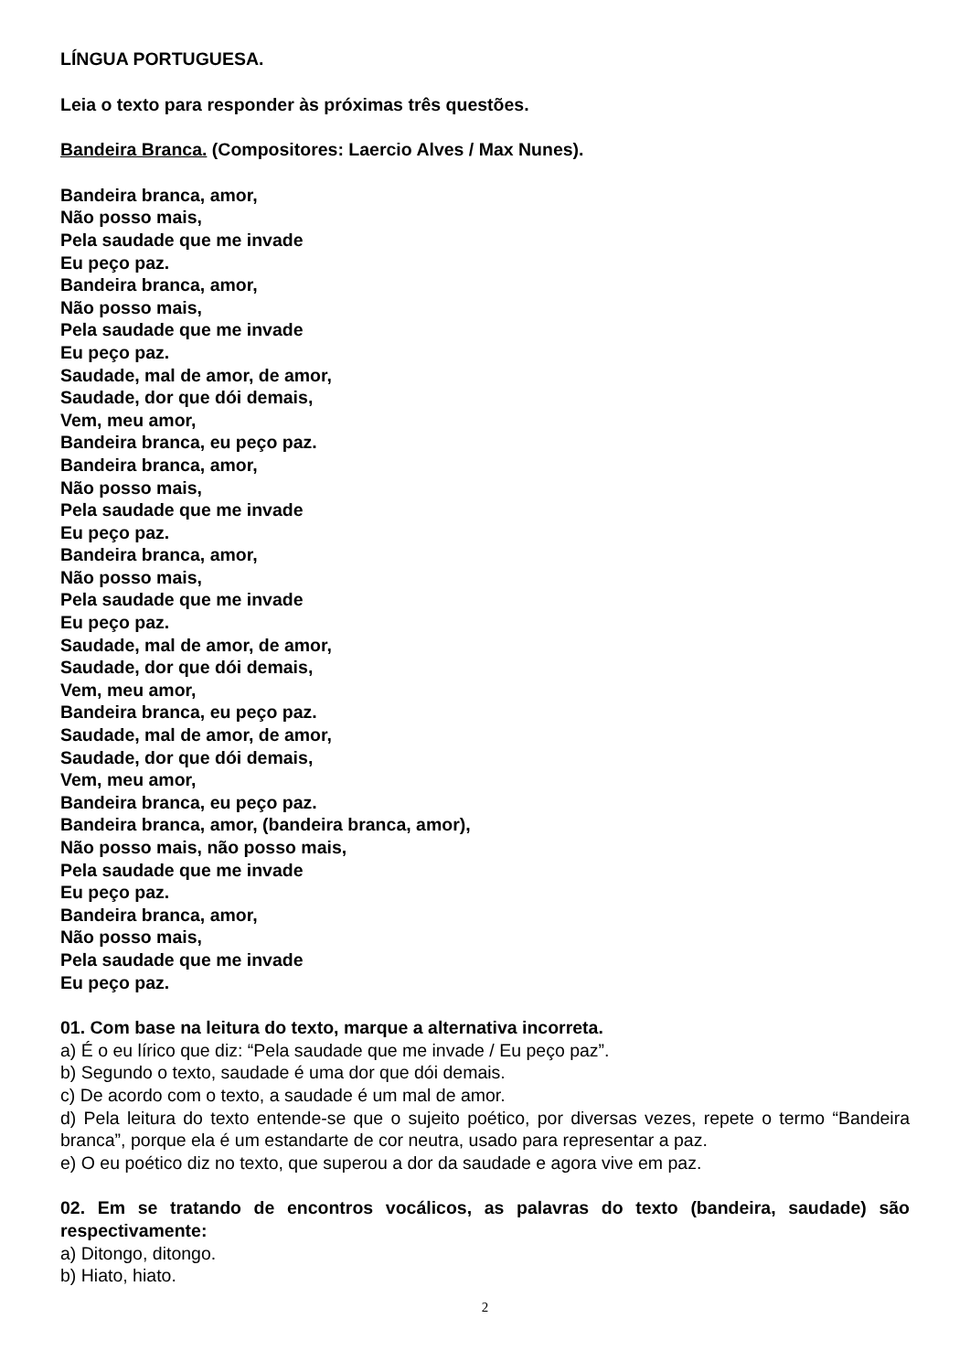LÍNGUA PORTUGUESA.
Leia o texto para responder às próximas três questões.
Bandeira Branca. (Compositores: Laercio Alves / Max Nunes).
Bandeira branca, amor,
Não posso mais,
Pela saudade que me invade
Eu peço paz.
Bandeira branca, amor,
Não posso mais,
Pela saudade que me invade
Eu peço paz.
Saudade, mal de amor, de amor,
Saudade, dor que dói demais,
Vem, meu amor,
Bandeira branca, eu peço paz.
Bandeira branca, amor,
Não posso mais,
Pela saudade que me invade
Eu peço paz.
Bandeira branca, amor,
Não posso mais,
Pela saudade que me invade
Eu peço paz.
Saudade, mal de amor, de amor,
Saudade, dor que dói demais,
Vem, meu amor,
Bandeira branca, eu peço paz.
Saudade, mal de amor, de amor,
Saudade, dor que dói demais,
Vem, meu amor,
Bandeira branca, eu peço paz.
Bandeira branca, amor, (bandeira branca, amor),
Não posso mais, não posso mais,
Pela saudade que me invade
Eu peço paz.
Bandeira branca, amor,
Não posso mais,
Pela saudade que me invade
Eu peço paz.
01. Com base na leitura do texto, marque a alternativa incorreta.
a) É o eu lírico que diz: “Pela saudade que me invade / Eu peço paz”.
b) Segundo o texto, saudade é uma dor que dói demais.
c) De acordo com o texto, a saudade é um mal de amor.
d) Pela leitura do texto entende-se que o sujeito poético, por diversas vezes, repete o termo “Bandeira branca”, porque ela é um estandarte de cor neutra, usado para representar a paz.
e) O eu poético diz no texto, que superou a dor da saudade e agora vive em paz.
02. Em se tratando de encontros vocálicos, as palavras do texto (bandeira, saudade) são respectivamente:
a) Ditongo, ditongo.
b) Hiato, hiato.
2